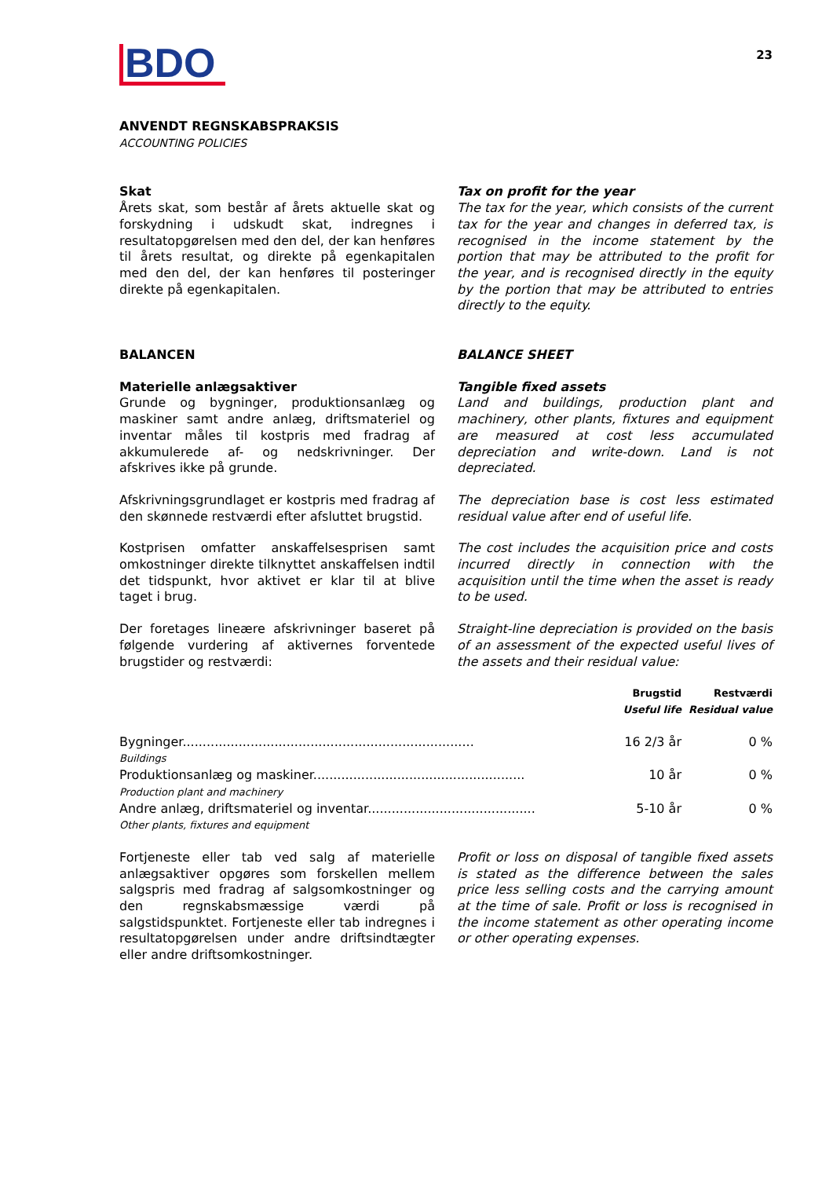BDO
23
ANVENDT REGNSKABSPRAKSIS
ACCOUNTING POLICIES
Skat
Årets skat, som består af årets aktuelle skat og forskydning i udskudt skat, indregnes i resultatopgørelsen med den del, der kan henføres til årets resultat, og direkte på egenkapitalen med den del, der kan henføres til posteringer direkte på egenkapitalen.
Tax on profit for the year
The tax for the year, which consists of the current tax for the year and changes in deferred tax, is recognised in the income statement by the portion that may be attributed to the profit for the year, and is recognised directly in the equity by the portion that may be attributed to entries directly to the equity.
BALANCEN BALANCE SHEET
Materielle anlægsaktiver
Grunde og bygninger, produktionsanlæg og maskiner samt andre anlæg, driftsmateriel og inventar måles til kostpris med fradrag af akkumulerede af- og nedskrivninger. Der afskrives ikke på grunde.
Afskrivningsgrundlaget er kostpris med fradrag af den skønnede restværdi efter afsluttet brugstid.
Kostprisen omfatter anskaffelsesprisen samt omkostninger direkte tilknyttet anskaffelsen indtil det tidspunkt, hvor aktivet er klar til at blive taget i brug.
Der foretages lineære afskrivninger baseret på følgende vurdering af aktivernes forventede brugstider og restværdi:
Tangible fixed assets
Land and buildings, production plant and machinery, other plants, fixtures and equipment are measured at cost less accumulated depreciation and write-down. Land is not depreciated.
The depreciation base is cost less estimated residual value after end of useful life.
The cost includes the acquisition price and costs incurred directly in connection with the acquisition until the time when the asset is ready to be used.
Straight-line depreciation is provided on the basis of an assessment of the expected useful lives of the assets and their residual value:
| | Brugstid Useful life | Restværdi Residual value |
| --- | --- | --- |
| Bygninger......................................................................... Buildings | 16 2/3 år | 0 % |
| Produktionsanlæg og maskiner..................................................... Production plant and machinery | 10 år | 0 % |
| Andre anlæg, driftsmateriel og inventar.......................................... Other plants, fixtures and equipment | 5-10 år | 0 % |
Fortjeneste eller tab ved salg af materielle anlægsaktiver opgøres som forskellen mellem salgspris med fradrag af salgsomkostninger og den regnskabsmæssige værdi på salgstidspunktet. Fortjeneste eller tab indregnes i resultatopgørelsen under andre driftsindtægter eller andre driftsomkostninger.
Profit or loss on disposal of tangible fixed assets is stated as the difference between the sales price less selling costs and the carrying amount at the time of sale. Profit or loss is recognised in the income statement as other operating income or other operating expenses.